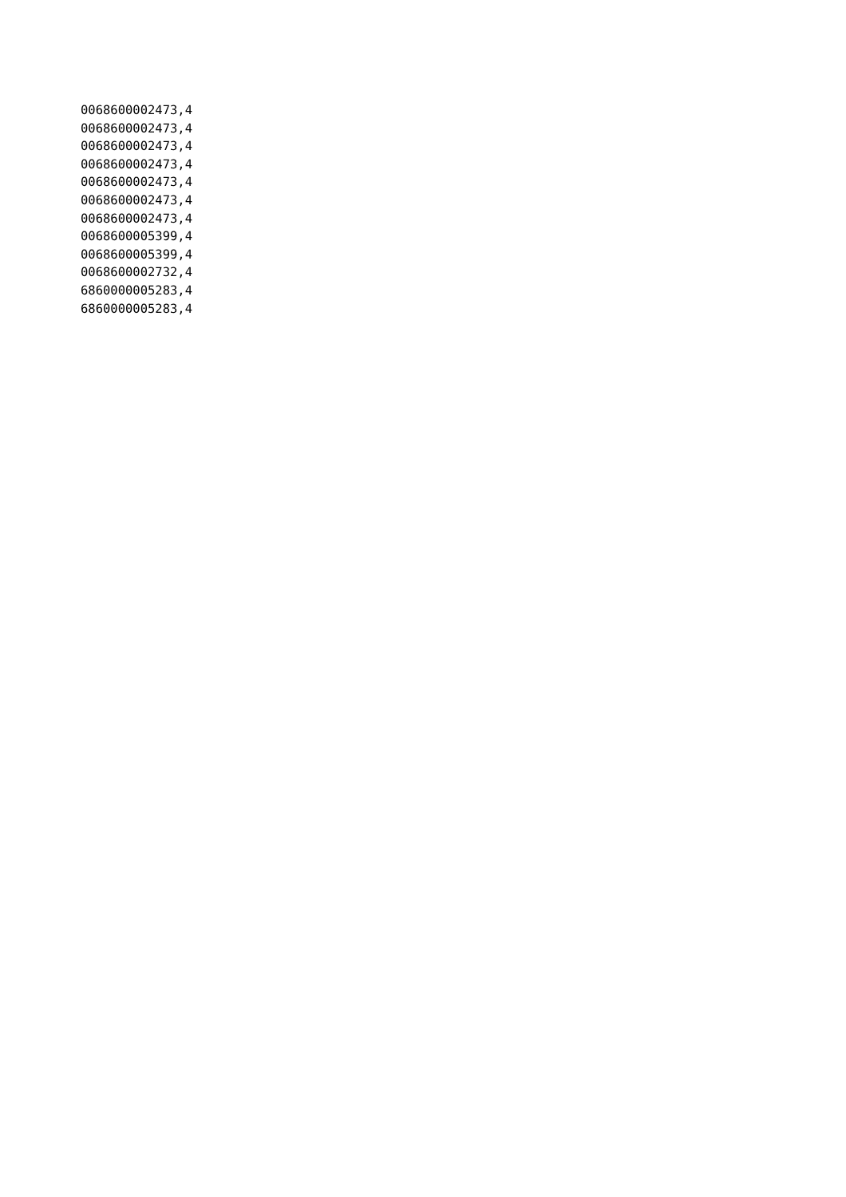0068600002473,4
0068600002473,4
0068600002473,4
0068600002473,4
0068600002473,4
0068600002473,4
0068600002473,4
0068600005399,4
0068600005399,4
0068600002732,4
6860000005283,4
6860000005283,4